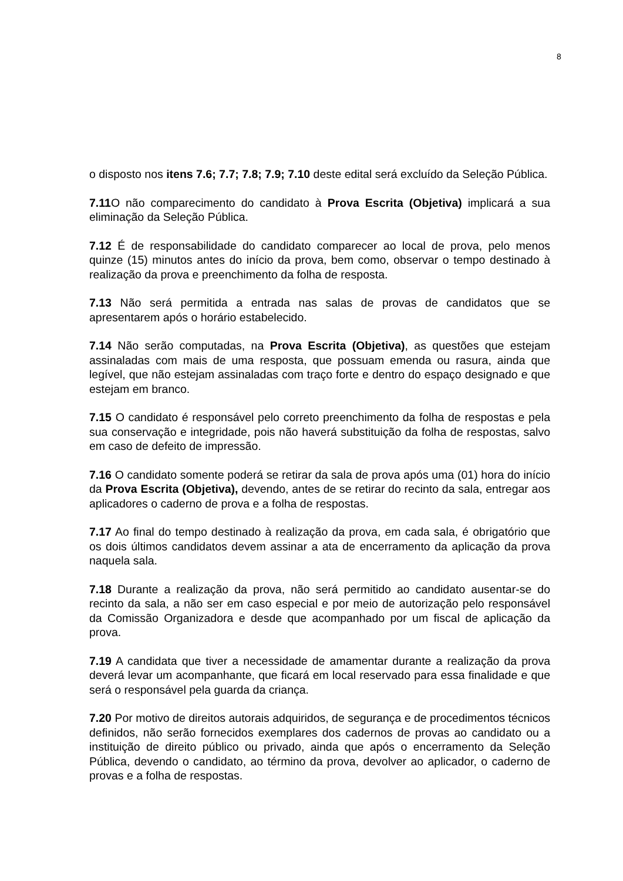8
o disposto nos itens 7.6; 7.7; 7.8; 7.9; 7.10 deste edital será excluído da Seleção Pública.
7.11 O não comparecimento do candidato à Prova Escrita (Objetiva) implicará a sua eliminação da Seleção Pública.
7.12 É de responsabilidade do candidato comparecer ao local de prova, pelo menos quinze (15) minutos antes do início da prova, bem como, observar o tempo destinado à realização da prova e preenchimento da folha de resposta.
7.13 Não será permitida a entrada nas salas de provas de candidatos que se apresentarem após o horário estabelecido.
7.14 Não serão computadas, na Prova Escrita (Objetiva), as questões que estejam assinaladas com mais de uma resposta, que possuam emenda ou rasura, ainda que legível, que não estejam assinaladas com traço forte e dentro do espaço designado e que estejam em branco.
7.15 O candidato é responsável pelo correto preenchimento da folha de respostas e pela sua conservação e integridade, pois não haverá substituição da folha de respostas, salvo em caso de defeito de impressão.
7.16 O candidato somente poderá se retirar da sala de prova após uma (01) hora do início da Prova Escrita (Objetiva), devendo, antes de se retirar do recinto da sala, entregar aos aplicadores o caderno de prova e a folha de respostas.
7.17 Ao final do tempo destinado à realização da prova, em cada sala, é obrigatório que os dois últimos candidatos devem assinar a ata de encerramento da aplicação da prova naquela sala.
7.18 Durante a realização da prova, não será permitido ao candidato ausentar-se do recinto da sala, a não ser em caso especial e por meio de autorização pelo responsável da Comissão Organizadora e desde que acompanhado por um fiscal de aplicação da prova.
7.19 A candidata que tiver a necessidade de amamentar durante a realização da prova deverá levar um acompanhante, que ficará em local reservado para essa finalidade e que será o responsável pela guarda da criança.
7.20 Por motivo de direitos autorais adquiridos, de segurança e de procedimentos técnicos definidos, não serão fornecidos exemplares dos cadernos de provas ao candidato ou a instituição de direito público ou privado, ainda que após o encerramento da Seleção Pública, devendo o candidato, ao término da prova, devolver ao aplicador, o caderno de provas e a folha de respostas.